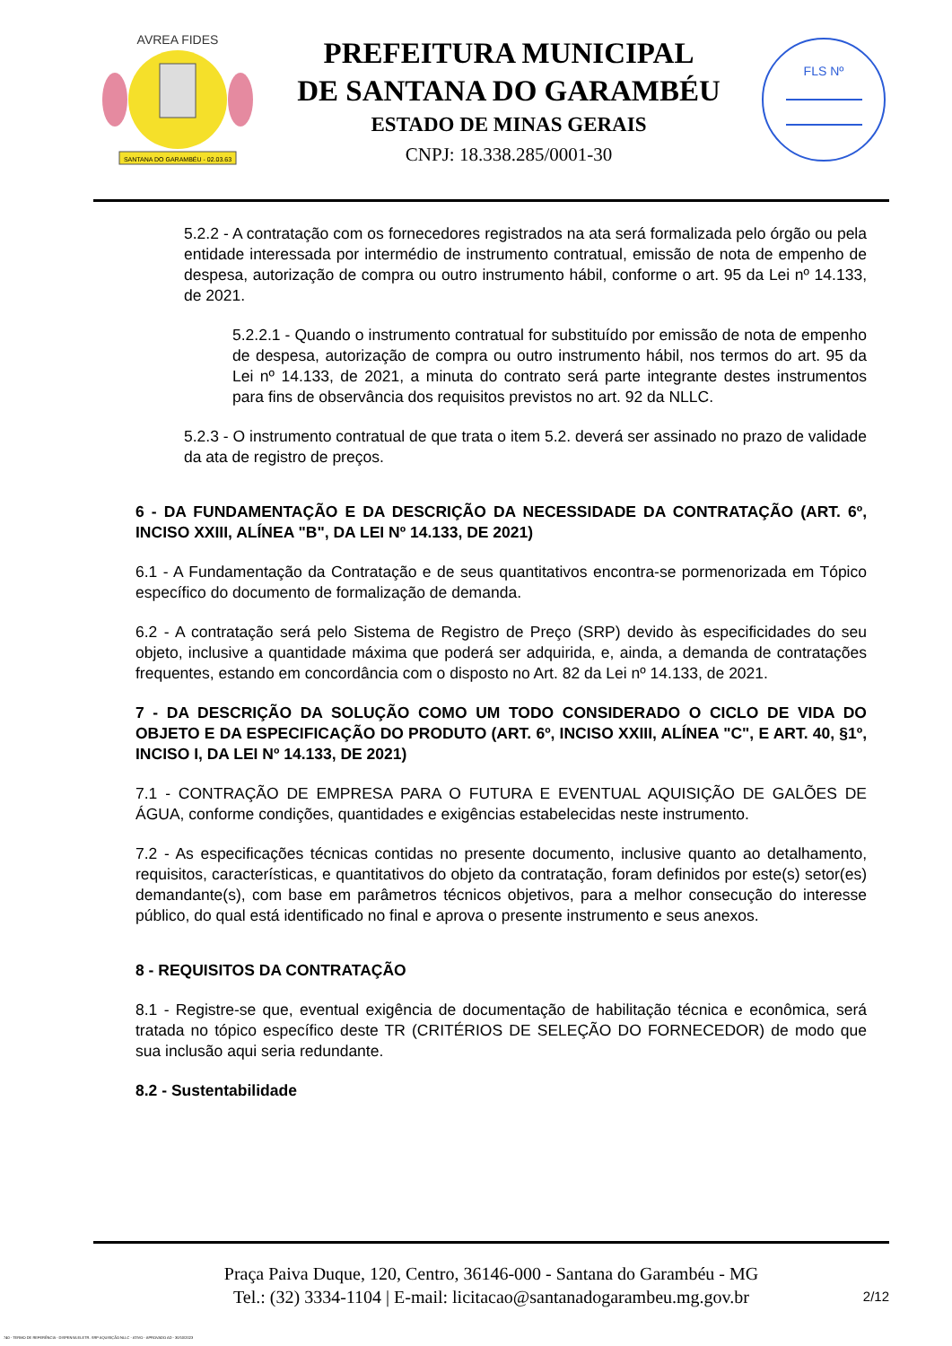SANTANA DO GARAMBÉU - 02.03.63
AVREA FIDES
PREFEITURA MUNICIPAL
DE SANTANA DO GARAMBÉU
ESTADO DE MINAS GERAIS
CNPJ: 18.338.285/0001-30
FLS Nº
5.2.2 - A contratação com os fornecedores registrados na ata será formalizada pelo órgão ou pela entidade interessada por intermédio de instrumento contratual, emissão de nota de empenho de despesa, autorização de compra ou outro instrumento hábil, conforme o art. 95 da Lei nº 14.133, de 2021.
5.2.2.1 - Quando o instrumento contratual for substituído por emissão de nota de empenho de despesa, autorização de compra ou outro instrumento hábil, nos termos do art. 95 da Lei nº 14.133, de 2021, a minuta do contrato será parte integrante destes instrumentos para fins de observância dos requisitos previstos no art. 92 da NLLC.
5.2.3 - O instrumento contratual de que trata o item 5.2. deverá ser assinado no prazo de validade da ata de registro de preços.
6 - DA FUNDAMENTAÇÃO E DA DESCRIÇÃO DA NECESSIDADE DA CONTRATAÇÃO (ART. 6º, INCISO XXIII, ALÍNEA "B", DA LEI Nº 14.133, DE 2021)
6.1 - A Fundamentação da Contratação e de seus quantitativos encontra-se pormenorizada em Tópico específico do documento de formalização de demanda.
6.2 - A contratação será pelo Sistema de Registro de Preço (SRP) devido às especificidades do seu objeto, inclusive a quantidade máxima que poderá ser adquirida, e, ainda, a demanda de contratações frequentes, estando em concordância com o disposto no Art. 82 da Lei nº 14.133, de 2021.
7 - DA DESCRIÇÃO DA SOLUÇÃO COMO UM TODO CONSIDERADO O CICLO DE VIDA DO OBJETO E DA ESPECIFICAÇÃO DO PRODUTO (ART. 6º, INCISO XXIII, ALÍNEA "C", E ART. 40, §1º, INCISO I, DA LEI Nº 14.133, DE 2021)
7.1 - CONTRAÇÃO DE EMPRESA PARA O FUTURA E EVENTUAL AQUISIÇÃO DE GALÕES DE ÁGUA, conforme condições, quantidades e exigências estabelecidas neste instrumento.
7.2 - As especificações técnicas contidas no presente documento, inclusive quanto ao detalhamento, requisitos, características, e quantitativos do objeto da contratação, foram definidos por este(s) setor(es) demandante(s), com base em parâmetros técnicos objetivos, para a melhor consecução do interesse público, do qual está identificado no final e aprova o presente instrumento e seus anexos.
8 - REQUISITOS DA CONTRATAÇÃO
8.1 - Registre-se que, eventual exigência de documentação de habilitação técnica e econômica, será tratada no tópico específico deste TR (CRITÉRIOS DE SELEÇÃO DO FORNECEDOR) de modo que sua inclusão aqui seria redundante.
8.2 - Sustentabilidade
Praça Paiva Duque, 120, Centro, 36146-000 - Santana do Garambéu - MG
Tel.: (32) 3334-1104 | E-mail: licitacao@santanadogarambeu.mg.gov.br
2/12
740 - TERMO DE REFERÊNCIA - DISPENSA ELETR. SRP AQUISIÇÃO NLLC - ATIVO - APROVADO AD - 30/10/2023